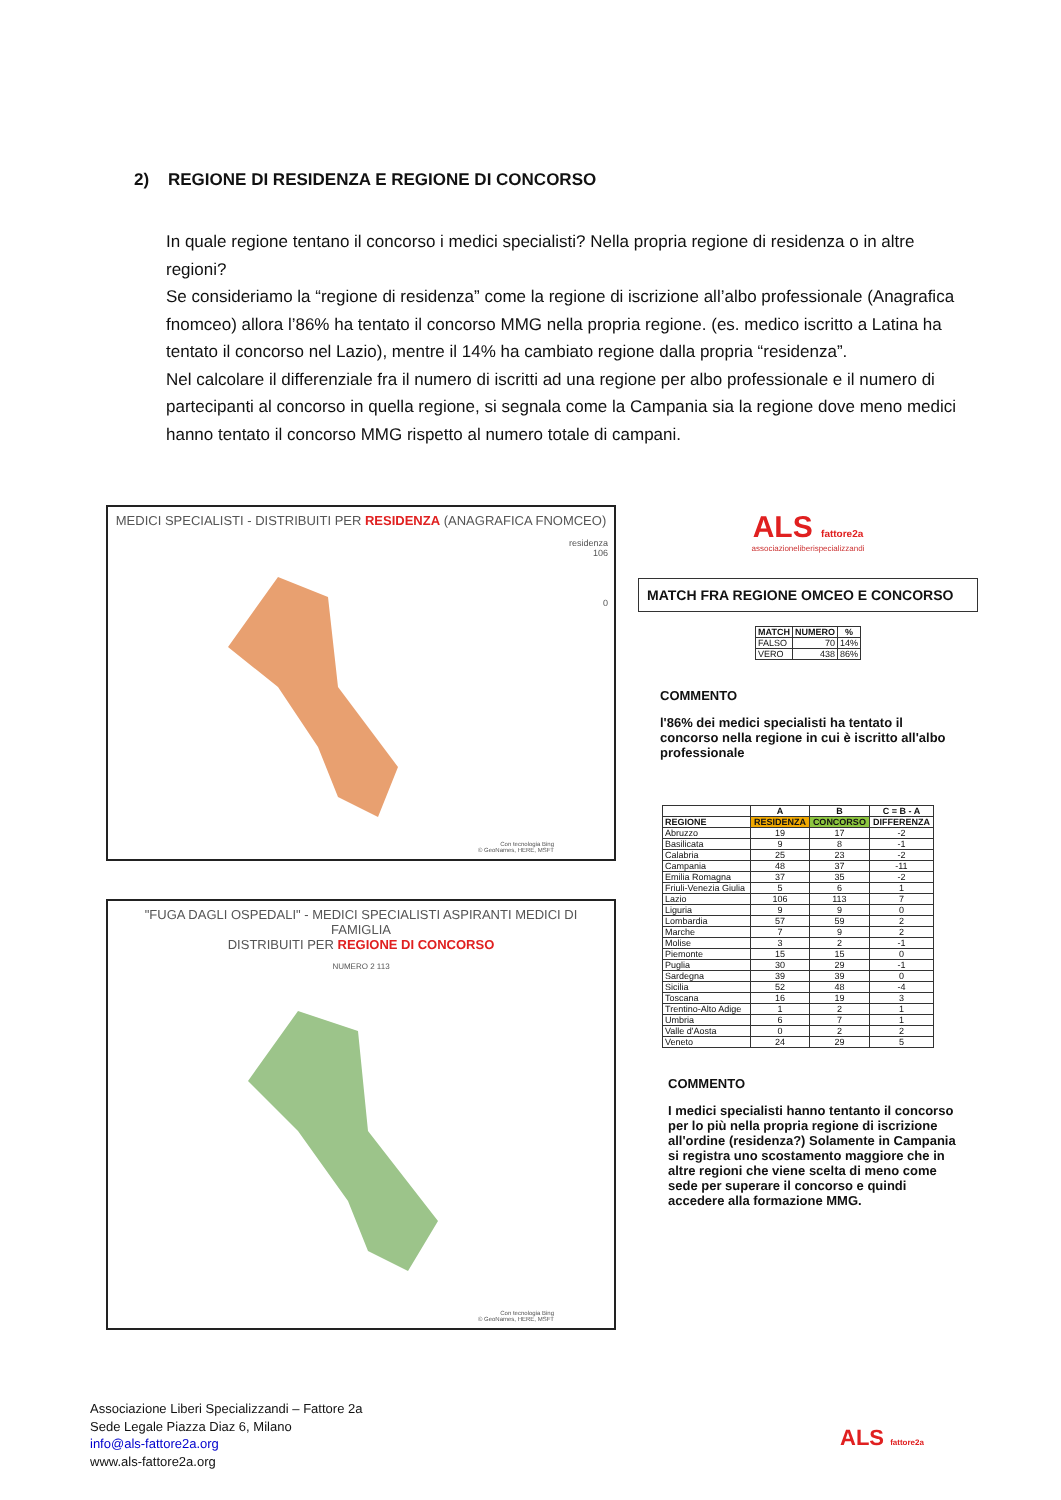2) REGIONE DI RESIDENZA E REGIONE DI CONCORSO
In quale regione tentano il concorso i medici specialisti? Nella propria regione di residenza o in altre regioni?
Se consideriamo la “regione di residenza” come la regione di iscrizione all’albo professionale (Anagrafica fnomceo) allora l’86% ha tentato il concorso MMG nella propria regione. (es. medico iscritto a Latina ha tentato il concorso nel Lazio), mentre il 14% ha cambiato regione dalla propria “residenza”.
Nel calcolare il differenziale fra il numero di iscritti ad una regione per albo professionale e il numero di partecipanti al concorso in quella regione, si segnala come la Campania sia la regione dove meno medici hanno tentato il concorso MMG rispetto al numero totale di campani.
MEDICI SPECIALISTI - DISTRIBUITI PER RESIDENZA (ANAGRAFICA FNOMCEO)
residenza
106
0
Con tecnologia Bing
© GeoNames, HERE, MSFT
"FUGA DAGLI OSPEDALI" - MEDICI SPECIALISTI ASPIRANTI MEDICI DI FAMIGLIA
DISTRIBUITI PER REGIONE DI CONCORSO
NUMERO 2 113
Con tecnologia Bing
© GeoNames, HERE, MSFT
ALS fattore2a
associazioneliberispecializzandi
MATCH FRA REGIONE OMCEO E CONCORSO
| MATCH | NUMERO | % |
| --- | --- | --- |
| FALSO | 70 | 14% |
| VERO | 438 | 86% |
COMMENTO
l'86% dei medici specialisti ha tentato il concorso nella regione in cui è iscritto all'albo professionale
| | A | B | C = B - A |
| --- | --- | --- | --- |
| REGIONE | RESIDENZA | CONCORSO | DIFFERENZA |
| Abruzzo | 19 | 17 | -2 |
| Basilicata | 9 | 8 | -1 |
| Calabria | 25 | 23 | -2 |
| Campania | 48 | 37 | -11 |
| Emilia Romagna | 37 | 35 | -2 |
| Friuli-Venezia Giulia | 5 | 6 | 1 |
| Lazio | 106 | 113 | 7 |
| Liguria | 9 | 9 | 0 |
| Lombardia | 57 | 59 | 2 |
| Marche | 7 | 9 | 2 |
| Molise | 3 | 2 | -1 |
| Piemonte | 15 | 15 | 0 |
| Puglia | 30 | 29 | -1 |
| Sardegna | 39 | 39 | 0 |
| Sicilia | 52 | 48 | -4 |
| Toscana | 16 | 19 | 3 |
| Trentino-Alto Adige | 1 | 2 | 1 |
| Umbria | 6 | 7 | 1 |
| Valle d'Aosta | 0 | 2 | 2 |
| Veneto | 24 | 29 | 5 |
COMMENTO
I medici specialisti hanno tentanto il concorso per lo più nella propria regione di iscrizione all'ordine (residenza?) Solamente in Campania si registra uno scostamento maggiore che in altre regioni che viene scelta di meno come sede per superare il concorso e quindi accedere alla formazione MMG.
Associazione Liberi Specializzandi – Fattore 2a
Sede Legale Piazza Diaz 6, Milano
info@als-fattore2a.org
www.als-fattore2a.org
ALS fattore2a